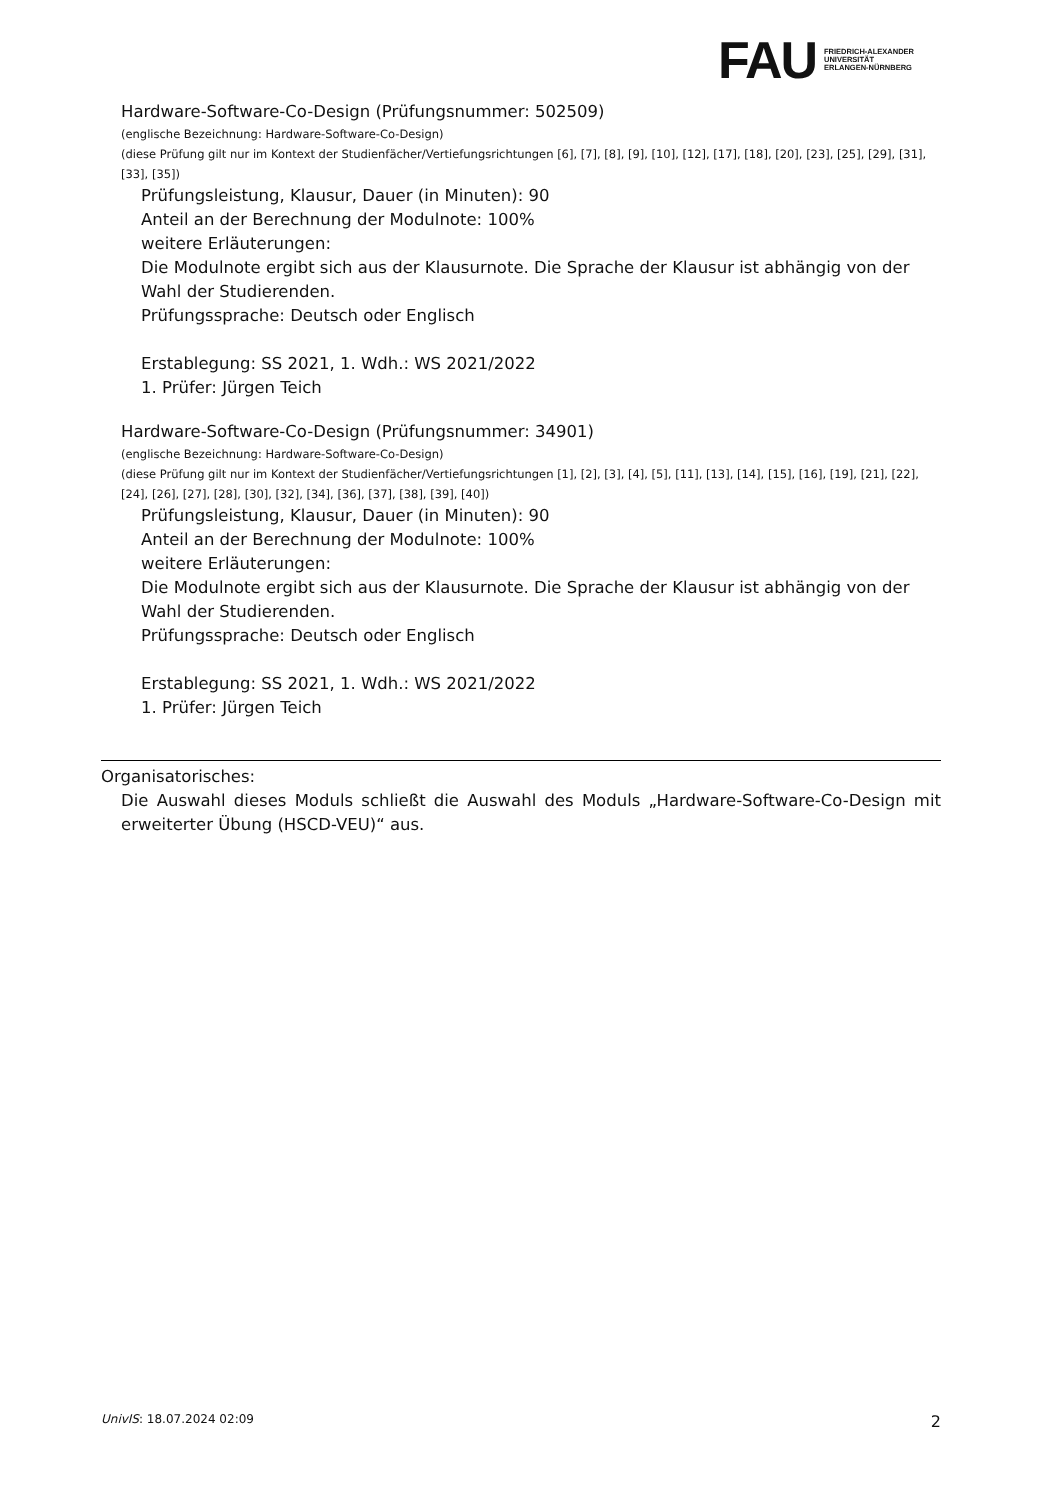FAU
FRIEDRICH-ALEXANDER
UNIVERSITÄT
ERLANGEN-NÜRNBERG
Hardware-Software-Co-Design (Prüfungsnummer: 502509)
(englische Bezeichnung: Hardware-Software-Co-Design)
(diese Prüfung gilt nur im Kontext der Studienfächer/Vertiefungsrichtungen [6], [7], [8], [9], [10], [12], [17], [18], [20], [23], [25], [29], [31], [33], [35])
Prüfungsleistung, Klausur, Dauer (in Minuten): 90
Anteil an der Berechnung der Modulnote: 100%
weitere Erläuterungen:
Die Modulnote ergibt sich aus der Klausurnote. Die Sprache der Klausur ist abhängig von der Wahl der Studierenden.
Prüfungssprache: Deutsch oder Englisch
Erstablegung: SS 2021, 1. Wdh.: WS 2021/2022
1. Prüfer: Jürgen Teich
Hardware-Software-Co-Design (Prüfungsnummer: 34901)
(englische Bezeichnung: Hardware-Software-Co-Design)
(diese Prüfung gilt nur im Kontext der Studienfächer/Vertiefungsrichtungen [1], [2], [3], [4], [5], [11], [13], [14], [15], [16], [19], [21], [22], [24], [26], [27], [28], [30], [32], [34], [36], [37], [38], [39], [40])
Prüfungsleistung, Klausur, Dauer (in Minuten): 90
Anteil an der Berechnung der Modulnote: 100%
weitere Erläuterungen:
Die Modulnote ergibt sich aus der Klausurnote. Die Sprache der Klausur ist abhängig von der Wahl der Studierenden.
Prüfungssprache: Deutsch oder Englisch
Erstablegung: SS 2021, 1. Wdh.: WS 2021/2022
1. Prüfer: Jürgen Teich
Organisatorisches:
Die Auswahl dieses Moduls schließt die Auswahl des Moduls „Hardware-Software-Co-Design mit erweiterter Übung (HSCD-VEU)“ aus.
UnivIS: 18.07.2024 02:09 2